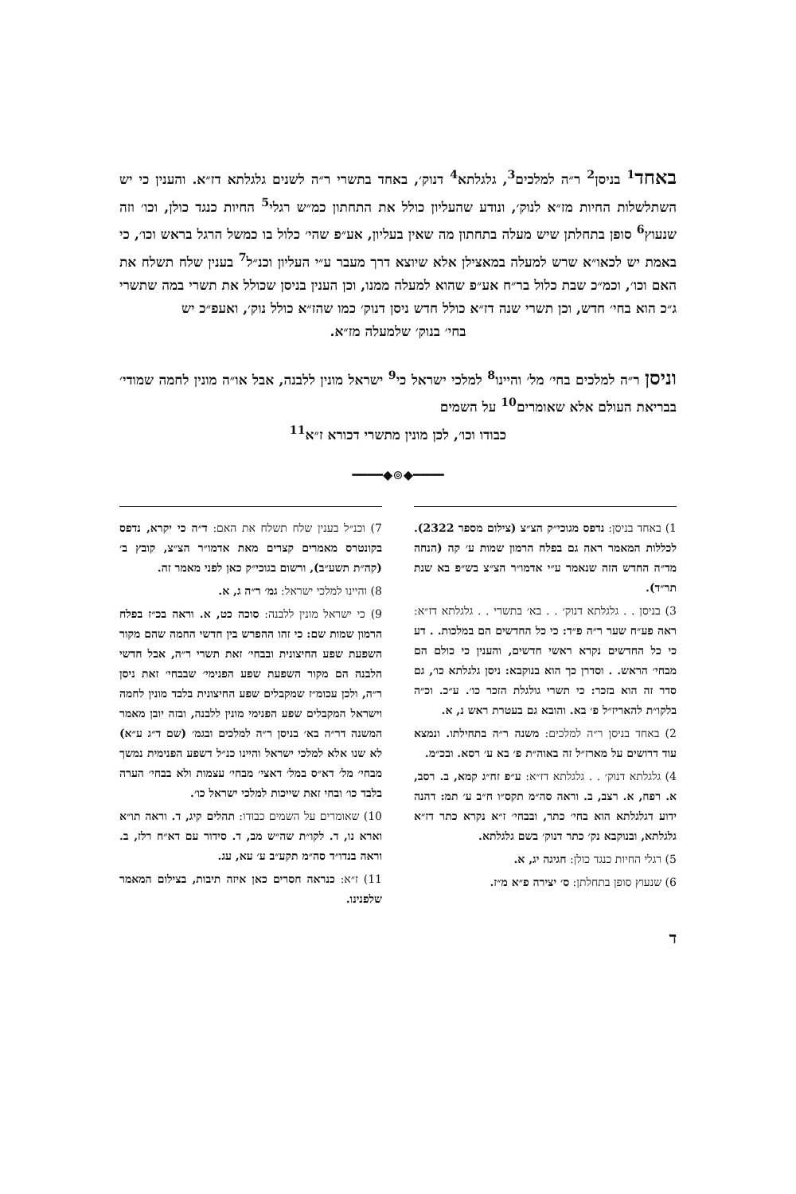באחד<sup>1</sup> בניסן<sup>2</sup> ר״ה למלכים<sup>3</sup>, גלגלתא<sup>4</sup> דנוק׳, באחד בתשרי ר״ה לשנים גלגלתא דז״א. והענין כי יש השתלשלות החיות מז״א לנוק׳, ונודע שהעליון כולל את התחתון כמ״ש רגלי<sup>5</sup> החיות כנגד כולן, וכו׳ וזה שנעוץ<sup>6</sup> סופן בתחלתן שיש מעלה בתחתון מה שאין בעליון, אע״פ שהי׳ כלול בו כמשל הרגל בראש וכו׳, כי באמת יש לכאו״א שרש למעלה במאצילן אלא שיוצא דרך מעבר ע״י העליון וכנ״ל<sup>7</sup> בענין שלח תשלח את האם וכו׳, וכמ״כ שבת כלול בר״ח אע״פ שהוא למעלה ממנו, וכן הענין בניסן שכולל את תשרי במה שתשרי ג״כ הוא בחי׳ חדש, וכן תשרי שנה דז״א כולל חדש ניסן דנוק׳ כמו שהז״א כולל נוק׳, ואעפ״כ יש
בחי׳ בנוק׳ שלמעלה מז״א.
וניסן ר״ה למלכים בחי׳ מל׳ והיינו<sup>8</sup> למלכי ישראל כי<sup>9</sup> ישראל מונין ללבנה, אבל או״ה מונין לחמה שמודי׳ בבריאת העולם אלא שאומרים<sup>10</sup> על השמים
כבודו וכו׳, לכן מונין מתשרי דכורא ז״א<sup>11</sup>
━━━━◆⊚◆━━━━
1) באחד בניסן: נדפס מגוכי״ק הצ״צ (צילום מספר 2322). לכללות המאמר ראה גם בפלח הרמון שמות ע׳ קה (הנחה מד״ה החדש הזה שנאמר ע״י אדמו״ר הצ״צ בש״פ בא שנת תר״ד).
3) בניסן . . גלגלתא דנוק׳ . . בא׳ בתשרי . . גלגלתא דז״א: ראה פע״ח שער ר״ה פ״ד: כי כל החדשים הם במלכות. . דע כי כל החדשים נקרא ראשי חדשים, והענין כי כולם הם מבחי׳ הראש. . וסדרן כך הוא בנוקבא: ניסן גלגלתא כו׳, גם סדר זה הוא בזכר: כי תשרי גולגלת הזכר כו׳. ע״כ. וכ״ה בלקו״ת להאריז״ל פ׳ בא. והובא גם בעטרת ראש נ, א.
2) באחד בניסן ר״ה למלכים: משנה ר״ה בתחילתו. ונמצא עוד דרושים על מארז״ל זה באוה״ת פ׳ בא ע׳ רסא. ובכ״מ.
4) גלגלתא דנוק׳ . . גלגלתא דז״א: ע״פ זח״ג קמא, ב. רסב, א. רפח, א. רצב, ב. וראה סה״מ תקס״ו ח״ב ע׳ תמ: דהנה ידוע דגלגלתא הוא בחי׳ כתר, ובבחי׳ ז״א נקרא כתר דז״א גלגלתא, ובנוקבא נק׳ כתר דנוק׳ בשם גלגלתא.
5) רגלי החיות כנגד כולן: חגיגה יג, א.
6) שנעוץ סופן בתחלתן: ס׳ יצירה פ״א מ״ז.
7) וכנ״ל בענין שלח תשלח את האם: ד״ה כי יקרא, נדפס בקונטרס מאמרים קצרים מאת אדמו״ר הצ״צ, קובץ ב׳ (קה״ת תשע״ב), ורשום בגוכי״ק כאן לפני מאמר זה.
8) והיינו למלכי ישראל: גמ׳ ר״ה ג, א.
9) כי ישראל מונין ללבנה: סוכה כט, א. וראה בכ״ז בפלח הרמון שמות שם: כי זהו ההפרש בין חדשי החמה שהם מקור השפעת שפע החיצונית ובבחי׳ זאת תשרי ר״ה, אבל חדשי הלבנה הם מקור השפעת שפע הפנימי׳ שבבחי׳ זאת ניסן ר״ה, ולכן עכומ״ז שמקבלים שפע החיצונית בלבד מונין לחמה וישראל המקבלים שפע הפנימי מונין ללבנה, ובזה יובן מאמר המשנה דר״ה בא׳ בניסן ר״ה למלכים ובגמ׳ (שם ד״ג ע״א) לא שנו אלא למלכי ישראל והיינו כנ״ל דשפע הפנימית נמשך מבחי׳ מל׳ דא״ס במל׳ דאצי׳ מבחי׳ עצמות ולא בבחי׳ הערה בלבד כו׳ ובחי זאת שייכות למלכי ישראל כו׳.
10) שאומרים על השמים כבודו: תהלים קיג, ד. וראה תו״א וארא נו, ד. לקו״ת שה״ש מב, ד. סידור עם דא״ח רלז, ב. וראה בנדו״ד סה״מ תקע״ב ע׳ עא, עג.
11) ז״א: כנראה חסרים כאן איזה תיבות, בצילום המאמר שלפנינו.
ד